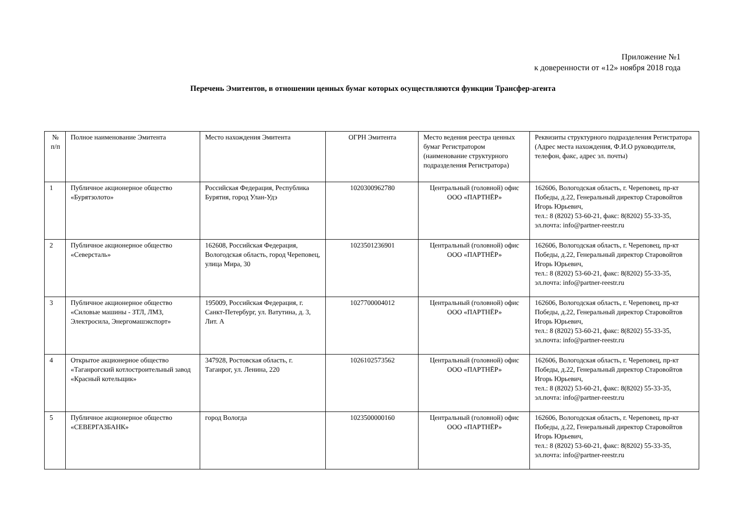Приложение №1
к доверенности от «12» ноября 2018 года
Перечень Эмитентов, в отношении ценных бумаг которых осуществляются функции Трансфер-агента
| № п/п | Полное наименование Эмитента | Место нахождения Эмитента | ОГРН Эмитента | Место ведения реестра ценных бумаг Регистратором (наименование структурного подразделения Регистратора) | Реквизиты структурного подразделения Регистратора (Адрес места нахождения, Ф.И.О руководителя, телефон, факс, адрес эл. почты) |
| 1 | Публичное акционерное общество «Бурятзолото» | Российская Федерация, Республика Бурятия, город Улан-Удэ | 1020300962780 | Центральный (головной) офис ООО «ПАРТНЁР» | 162606, Вологодская область, г. Череповец, пр-кт Победы, д.22, Генеральный директор Старовойтов Игорь Юрьевич, тел.: 8 (8202) 53-60-21, факс: 8(8202) 55-33-35, эл.почта: info@partner-reestr.ru |
| 2 | Публичное акционерное общество «Северсталь» | 162608, Российская Федерация, Вологодская область, город Череповец, улица Мира, 30 | 1023501236901 | Центральный (головной) офис ООО «ПАРТНЁР» | 162606, Вологодская область, г. Череповец, пр-кт Победы, д.22, Генеральный директор Старовойтов Игорь Юрьевич, тел.: 8 (8202) 53-60-21, факс: 8(8202) 55-33-35, эл.почта: info@partner-reestr.ru |
| 3 | Публичное акционерное общество «Силовые машины - ЗТЛ, ЛМЗ, Электросила, Энергомашэкспорт» | 195009, Российская Федерация, г. Санкт-Петербург, ул. Ватутина, д. 3, Лит. А | 1027700004012 | Центральный (головной) офис ООО «ПАРТНЁР» | 162606, Вологодская область, г. Череповец, пр-кт Победы, д.22, Генеральный директор Старовойтов Игорь Юрьевич, тел.: 8 (8202) 53-60-21, факс: 8(8202) 55-33-35, эл.почта: info@partner-reestr.ru |
| 4 | Открытое акционерное общество «Таганрогский котлостроительный завод «Красный котельщик» | 347928, Ростовская область, г. Таганрог, ул. Ленина, 220 | 1026102573562 | Центральный (головной) офис ООО «ПАРТНЁР» | 162606, Вологодская область, г. Череповец, пр-кт Победы, д.22, Генеральный директор Старовойтов Игорь Юрьевич, тел.: 8 (8202) 53-60-21, факс: 8(8202) 55-33-35, эл.почта: info@partner-reestr.ru |
| 5 | Публичное акционерное общество «СЕВЕРГАЗБАНК» | город Вологда | 1023500000160 | Центральный (головной) офис ООО «ПАРТНЁР» | 162606, Вологодская область, г. Череповец, пр-кт Победы, д.22, Генеральный директор Старовойтов Игорь Юрьевич, тел.: 8 (8202) 53-60-21, факс: 8(8202) 55-33-35, эл.почта: info@partner-reestr.ru |